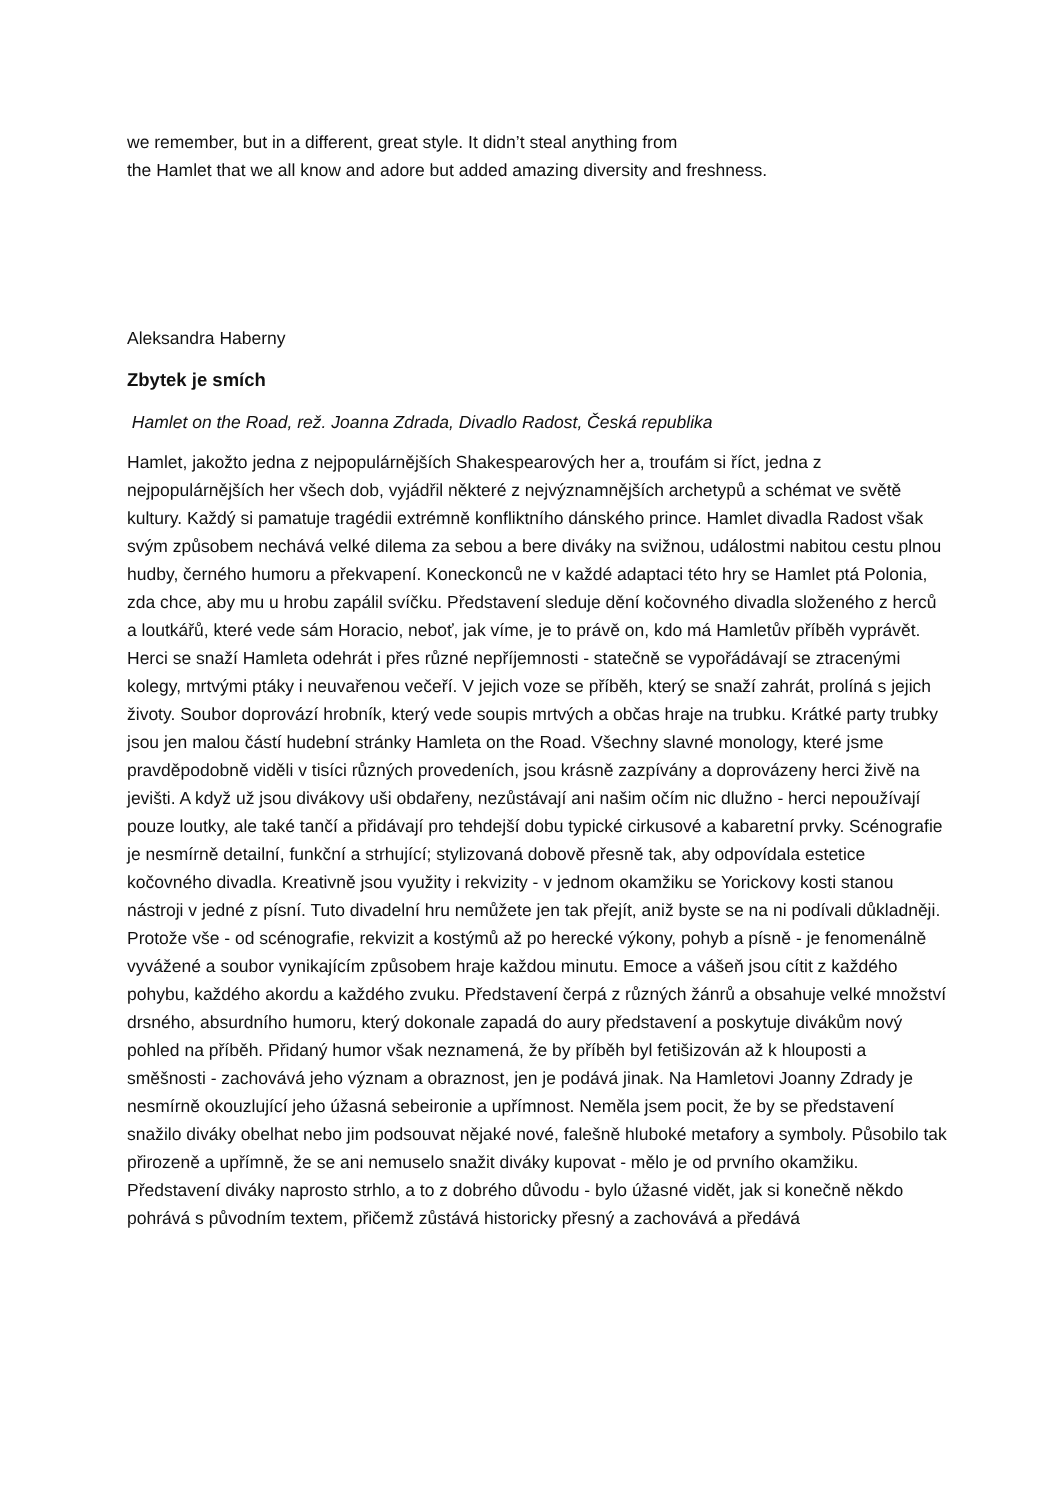we remember, but in a different, great style. It didn’t steal anything from
the Hamlet that we all know and adore but added amazing diversity and freshness.
Aleksandra Haberny
Zbytek je smích
Hamlet on the Road, rež. Joanna Zdrada, Divadlo Radost, Česká republika
Hamlet, jakožto jedna z nejpopulárnějších Shakespearových her a, troufám si říct, jedna z nejpopulárnějších her všech dob, vyjádřil některé z nejvýznamnějších archetypů a schémat ve světě kultury. Každý si pamatuje tragédii extrémně konfliktního dánského prince. Hamlet divadla Radost však svým způsobem nechává velké dilema za sebou a bere diváky na svižnou, událostmi nabitou cestu plnou hudby, černého humoru a překvapení. Koneckonců ne v každé adaptaci této hry se Hamlet ptá Polonia, zda chce, aby mu u hrobu zapálil svíčku. Představení sleduje dění kočovného divadla složeného z herců a loutkářů, které vede sám Horacio, neboť, jak víme, je to právě on, kdo má Hamletův příběh vyprávět. Herci se snaží Hamleta odehrát i přes různé nepříjemnosti - statečně se vypořádávají se ztracenými kolegy, mrtvými ptáky i neuvařenou večeří. V jejich voze se příběh, který se snaží zahrát, prolíná s jejich životy. Soubor doprovází hrobník, který vede soupis mrtvých a občas hraje na trubku. Krátké party trubky jsou jen malou částí hudební stránky Hamleta on the Road. Všechny slavné monology, které jsme pravděpodobně viděli v tisíci různých provedeních, jsou krásně zazpívány a doprovázeny herci živě na jevišti. A když už jsou divákovy uši obdařeny, nezůstávají ani našim očím nic dlužno - herci nepoužívají pouze loutky, ale také tančí a přidávají pro tehdejší dobu typické cirkusové a kabaretní prvky. Scénografie je nesmírně detailní, funkční a strhující; stylizovaná dobově přesně tak, aby odpovídala estetice kočovného divadla. Kreativně jsou využity i rekvizity - v jednom okamžiku se Yorickovy kosti stanou nástroji v jedné z písní. Tuto divadelní hru nemůžete jen tak přejít, aniž byste se na ni podívali důkladněji. Protože vše - od scénografie, rekvizit a kostýmů až po herecké výkony, pohyb a písně - je fenomenálně vyvážené a soubor vynikajícím způsobem hraje každou minutu. Emoce a vášeň jsou cítit z každého pohybu, každého akordu a každého zvuku. Představení čerpá z různých žánrů a obsahuje velké množství drsného, absurdního humoru, který dokonale zapadá do aury představení a poskytuje divákům nový pohled na příběh. Přidaný humor však neznamená, že by příběh byl fetišizován až k hlouposti a směšnosti - zachovává jeho význam a obraznost, jen je podává jinak. Na Hamletovi Joanny Zdrady je nesmírně okouzlující jeho úžasná sebeironie a upřímnost. Neměla jsem pocit, že by se představení snažilo diváky obelhat nebo jim podsouvat nějaké nové, falešně hluboké metafory a symboly. Působilo tak přirozeně a upřímně, že se ani nemuselo snažit diváky kupovat - mělo je od prvního okamžiku. Představení diváky naprosto strhlo, a to z dobrého důvodu - bylo úžasné vidět, jak si konečně někdo pohrává s původním textem, přičemž zůstává historicky přesný a zachovává a předává